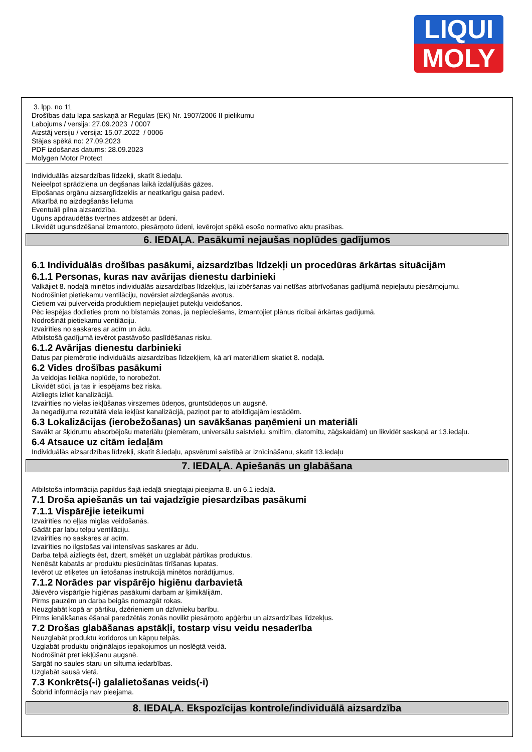LIQUI
MOLY
3. lpp. no 11
Drošības datu lapa saskaņā ar Regulas (EK) Nr. 1907/2006 II pielikumu
Labojums / versija: 27.09.2023 / 0007
Aizstāj versiju / versija: 15.07.2022 / 0006
Stājas spēkā no: 27.09.2023
PDF izdošanas datums: 28.09.2023
Molygen Motor Protect
Individuālās aizsardzības līdzekļi, skatīt 8.iedaļu.
Neieelpot sprādziena un degšanas laikā izdalījušās gāzes.
Elpošanas orgānu aizsarglīdzeklis ar neatkarīgu gaisa padevi.
Atkarībā no aizdegšanās lieluma
Eventuāli pilna aizsardzība.
Uguns apdraudētās tvertnes atdzesēt ar ūdeni.
Likvidēt ugunsdzēšanai izmantoto, piesārņoto ūdeni, ievērojot spēkā esošo normatīvo aktu prasības.
6. IEDAĻA. Pasākumi nejaušas noplūdes gadījumos
6.1 Individuālās drošības pasākumi, aizsardzības līdzekļi un procedūras ārkārtas situācijām
6.1.1 Personas, kuras nav avārijas dienestu darbinieki
Valkājiet 8. nodaļā minētos individuālās aizsardzības līdzekļus, lai izbēršanas vai netīšas atbrīvošanas gadījumā nepieļautu piesārņojumu.
Nodrošiniet pietiekamu ventilāciju, novērsiet aizdegšanās avotus.
Cietiem vai pulverveida produktiem nepieļaujiet putekļu veidošanos.
Pēc iespējas dodieties prom no bīstamās zonas, ja nepieciešams, izmantojiet plānus rīcībai ārkārtas gadījumā.
Nodrošināt pietiekamu ventilāciju.
Izvairīties no saskares ar acīm un ādu.
Atbilstošā gadījumā ievērot pastāvošo paslīdēšanas risku.
6.1.2 Avārijas dienestu darbinieki
Datus par piemērotie individuālās aizsardzības līdzekļiem, kā arī materiāliem skatiet 8. nodaļā.
6.2 Vides drošības pasākumi
Ja veidojas lielāka noplūde, to norobežot.
Likvidēt sūci, ja tas ir iespējams bez riska.
Aizliegts izliet kanalizācijā.
Izvairīties no vielas iekļūšanas virszemes ūdeņos, gruntsūdeņos un augsnē.
Ja negadījuma rezultātā viela iekļūst kanalizācijā, paziņot par to atbildīgajām iestādēm.
6.3 Lokalizācijas (ierobežošanas) un savākšanas paņēmieni un materiāli
Savākt ar šķidrumu absorbējošu materiālu (piemēram, universālu saistvielu, smiltīm, diatomītu, zāģskaidām) un likvidēt saskaņā ar 13.iedaļu.
6.4 Atsauce uz citām iedaļām
Individuālās aizsardzības līdzekļi, skatīt 8.iedaļu, apsvērumi saistībā ar iznīcināšanu, skatīt 13.iedaļu
7. IEDAĻA. Apiešanās un glabāšana
Atbilstoša informācija papildus šajā iedaļā sniegtajai pieejama 8. un 6.1 iedaļā.
7.1 Droša apiešanās un tai vajadzīgie piesardzības pasākumi
7.1.1 Vispārējie ieteikumi
Izvairīties no eļļas miglas veidošanās.
Gādāt par labu telpu ventilāciju.
Izvairīties no saskares ar acīm.
Izvairīties no ilgstošas vai intensīvas saskares ar ādu.
Darba telpā aizliegts ēst, dzert, smēķēt un uzglabāt pārtikas produktus.
Nenēsāt kabatās ar produktu piesūcinātas tīrīšanas lupatas.
Ievērot uz etiķetes un lietošanas instrukcijā minētos norādījumus.
7.1.2 Norādes par vispārējo higiēnu darbavietā
Jāievēro vispārīgie higiēnas pasākumi darbam ar ķimikālijām.
Pirms pauzēm un darba beigās nomazgāt rokas.
Neuzglabāt kopā ar pārtiku, dzērieniem un dzīvnieku barību.
Pirms ienākšanas ēšanai paredzētās zonās novilkt piesārņoto apģērbu un aizsardzības līdzekļus.
7.2 Drošas glabāšanas apstākļi, tostarp visu veidu nesaderība
Neuzglabāt produktu koridoros un kāpņu telpās.
Uzglabāt produktu oriģinālajos iepakojumos un noslēgtā veidā.
Nodrošināt pret iekļūšanu augsnē.
Sargāt no saules staru un siltuma iedarbības.
Uzglabāt sausā vietā.
7.3 Konkrēts(-i) galalietošanas veids(-i)
Šobrīd informācija nav pieejama.
8. IEDAĻA. Ekspozīcijas kontrole/individuālā aizsardzība